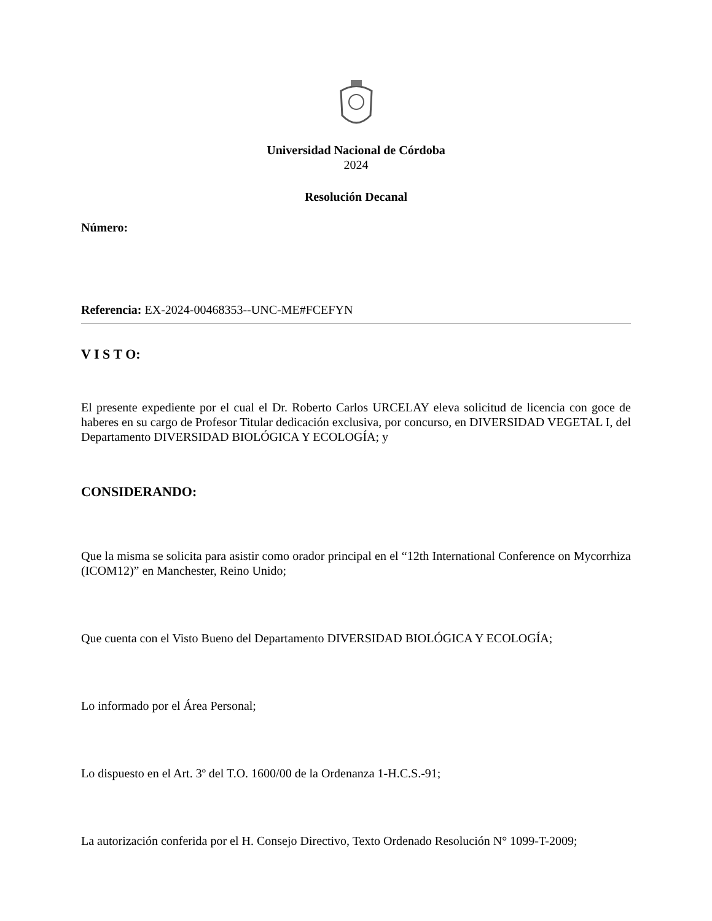Universidad Nacional de Córdoba
2024
Resolución Decanal
Número:
Referencia: EX-2024-00468353--UNC-ME#FCEFYN
V I S T O:
El presente expediente por el cual el Dr. Roberto Carlos URCELAY eleva solicitud de licencia con goce de haberes en su cargo de Profesor Titular dedicación exclusiva, por concurso, en DIVERSIDAD VEGETAL I, del Departamento DIVERSIDAD BIOLÓGICA Y ECOLOGÍA; y
CONSIDERANDO:
Que la misma se solicita para asistir como orador principal en el “12th International Conference on Mycorrhiza (ICOM12)” en Manchester, Reino Unido;
Que cuenta con el Visto Bueno del Departamento DIVERSIDAD BIOLÓGICA Y ECOLOGÍA;
Lo informado por el Área Personal;
Lo dispuesto en el Art. 3º del T.O. 1600/00 de la Ordenanza 1-H.C.S.-91;
La autorización conferida por el H. Consejo Directivo, Texto Ordenado Resolución N° 1099-T-2009;